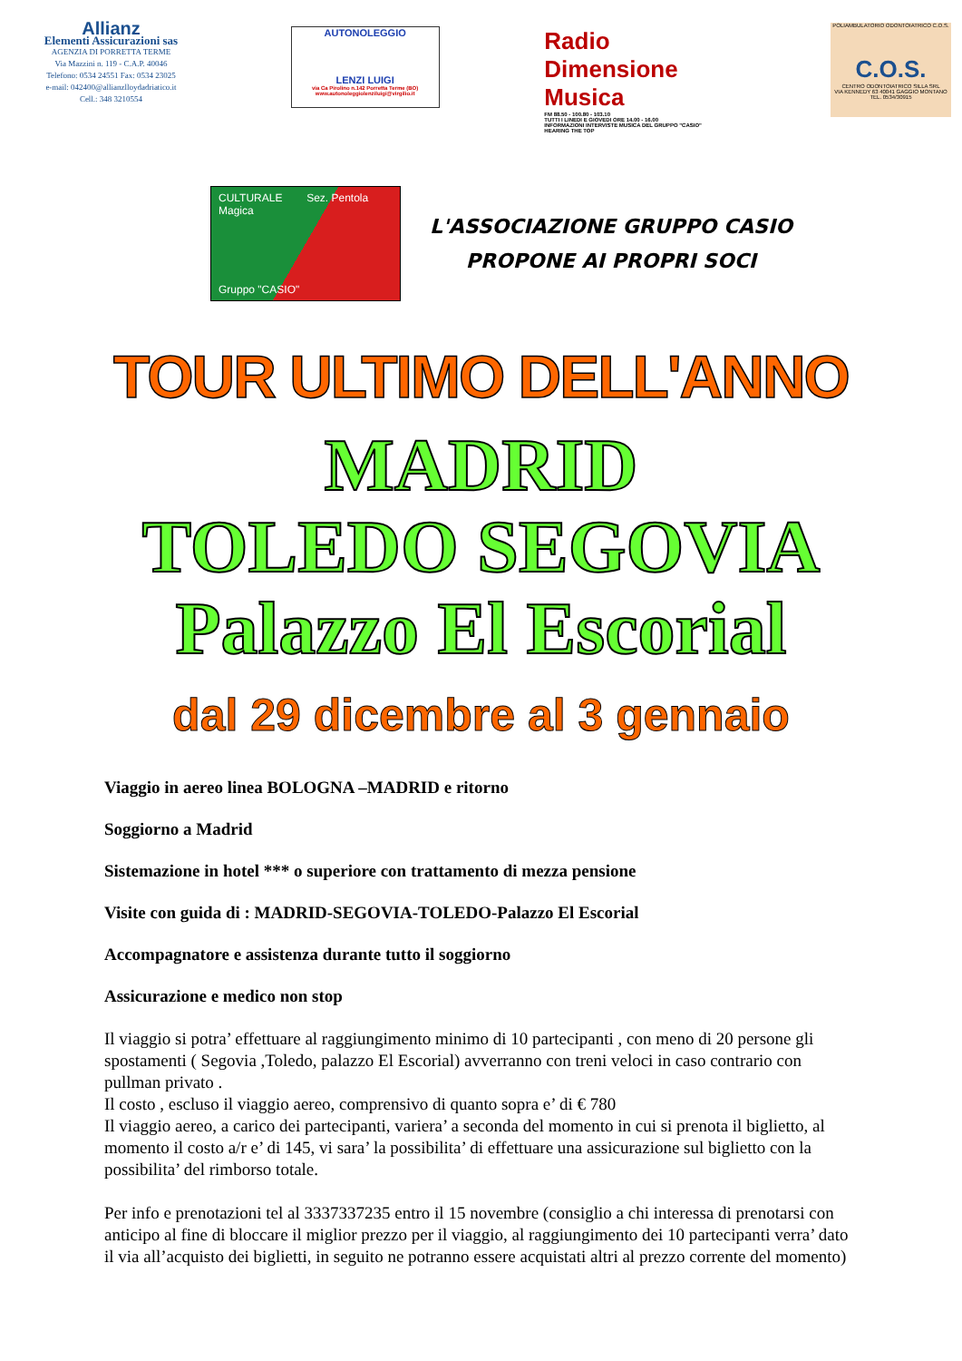Allianz
Elementi Assicurazioni sas
AGENZIA DI PORRETTA TERME
Via Mazzini n. 119 - C.A.P. 40046
Telefono: 0534 24551 Fax: 0534 23025
e-mail: 042400@allianzlloydadriatico.it
Cell.: 348 3210554
AUTONOLEGGIO
LENZI LUIGI
via Ca Pirolino n.142 Porretta Terme (BO)
www.autonoleggiolenziluigi@virgilio.it
Radio Dimensione Musica
FM 88.50 - 100.80 - 103.10
TUTTI I LINEDI E GIOVEDI ORE 14.00 - 16.00
INFORMAZIONI INTERVISTE MUSICA DEL GRUPPO "CASIO"
HEARING THE TOP
POLIAMBULATORIO ODONTOIATRICO C.O.S.
C.O.S.
CENTRO ODONTOIATRICO SILLA SRL
VIA KENNEDY 63 40041 GAGGIO MONTANO
TEL. 0534/30915
CULTURALE Sez. Pentola Magica
Gruppo "CASIO"
L'ASSOCIAZIONE GRUPPO CASIO
PROPONE AI PROPRI SOCI
TOUR ULTIMO DELL'ANNO
MADRID
TOLEDO SEGOVIA
Palazzo El Escorial
dal 29 dicembre al 3 gennaio
Viaggio in aereo linea BOLOGNA –MADRID e ritorno
Soggiorno a Madrid
Sistemazione in hotel *** o superiore con trattamento di mezza pensione
Visite con guida di : MADRID-SEGOVIA-TOLEDO-Palazzo El Escorial
Accompagnatore e assistenza durante tutto il soggiorno
Assicurazione e medico non stop
Il viaggio si potra’ effettuare al raggiungimento minimo di 10 partecipanti , con meno di 20 persone gli spostamenti ( Segovia ,Toledo, palazzo El Escorial) avverranno con treni veloci in caso contrario con pullman privato .
Il costo , escluso il viaggio aereo, comprensivo di quanto sopra e’ di € 780
Il viaggio aereo, a carico dei partecipanti, variera’ a seconda del momento in cui si prenota il biglietto, al momento il costo a/r e’ di 145, vi sara’ la possibilita’ di effettuare una assicurazione sul biglietto con la possibilita’ del rimborso totale.
Per info e prenotazioni tel al 3337337235 entro il 15 novembre (consiglio a chi interessa di prenotarsi con anticipo al fine di bloccare il miglior prezzo per il viaggio, al raggiungimento dei 10 partecipanti verra’ dato il via all’acquisto dei biglietti, in seguito ne potranno essere acquistati altri al prezzo corrente del momento)